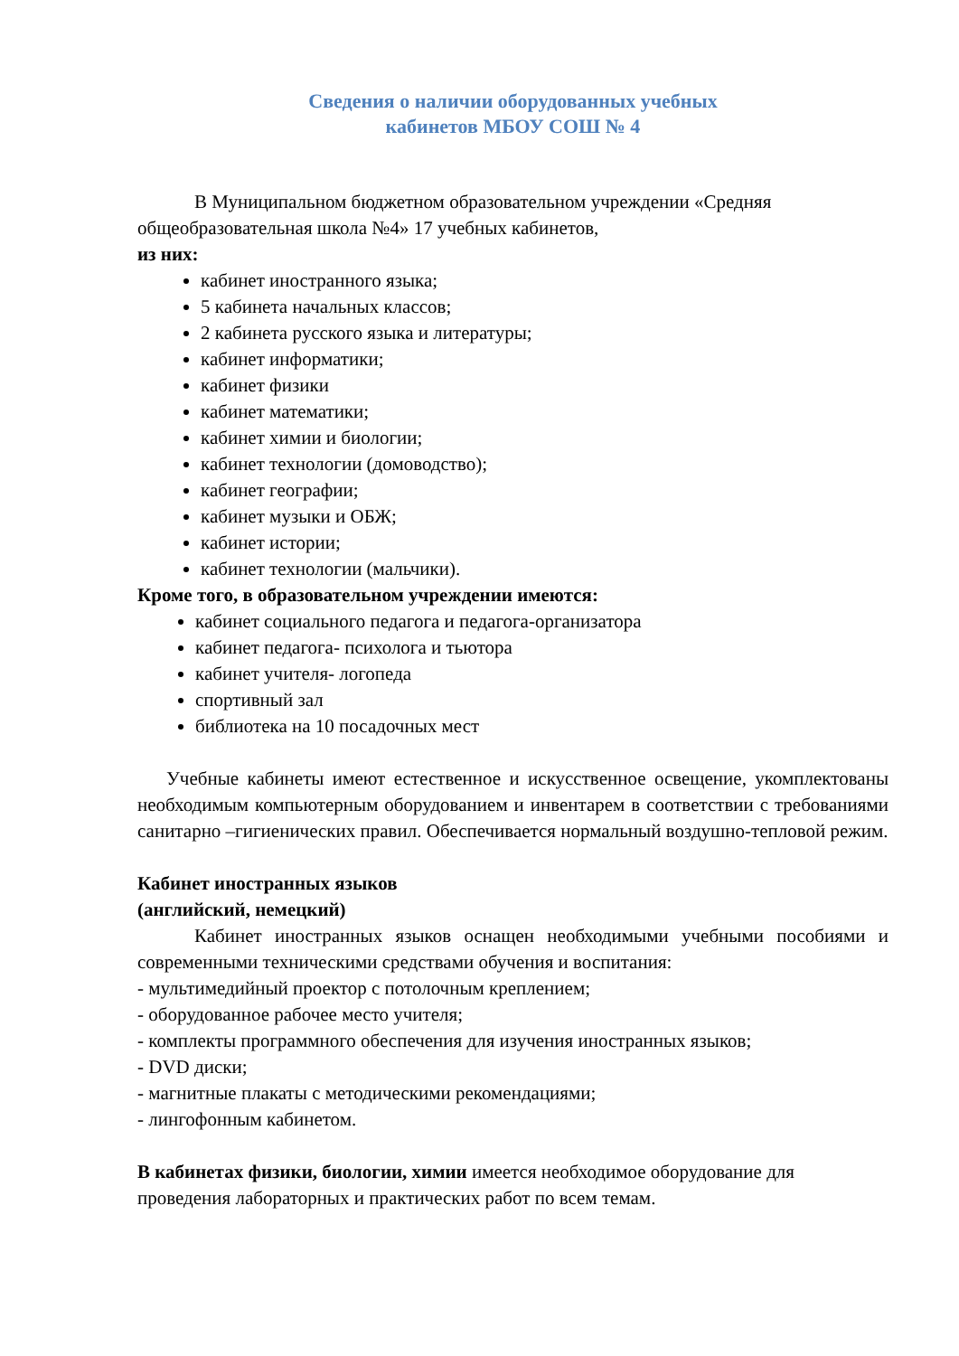Сведения о наличии оборудованных учебных
кабинетов МБОУ СОШ № 4
В Муниципальном бюджетном образовательном учреждении «Средняя общеобразовательная школа №4» 17 учебных кабинетов,
из них:
кабинет иностранного языка;
5 кабинета начальных классов;
2 кабинета русского языка и литературы;
кабинет информатики;
кабинет физики
кабинет математики;
кабинет химии и биологии;
кабинет технологии (домоводство);
кабинет географии;
кабинет музыки и ОБЖ;
кабинет истории;
кабинет технологии (мальчики).
Кроме того, в образовательном учреждении имеются:
кабинет социального педагога и педагога-организатора
кабинет педагога- психолога и тьютора
кабинет учителя- логопеда
спортивный зал
библиотека на 10 посадочных мест
Учебные кабинеты имеют естественное и искусственное освещение, укомплектованы необходимым компьютерным оборудованием и инвентарем в соответствии с требованиями санитарно –гигиенических правил. Обеспечивается нормальный воздушно-тепловой режим.
Кабинет иностранных языков
(английский, немецкий)
Кабинет иностранных языков оснащен необходимыми учебными пособиями и современными техническими средствами обучения и воспитания:
- мультимедийный проектор с потолочным креплением;
- оборудованное рабочее место учителя;
- комплекты программного обеспечения для изучения иностранных языков;
- DVD диски;
- магнитные плакаты с методическими рекомендациями;
- лингофонным кабинетом.
В кабинетах физики, биологии, химии имеется необходимое оборудование для проведения лабораторных и практических работ по всем темам.